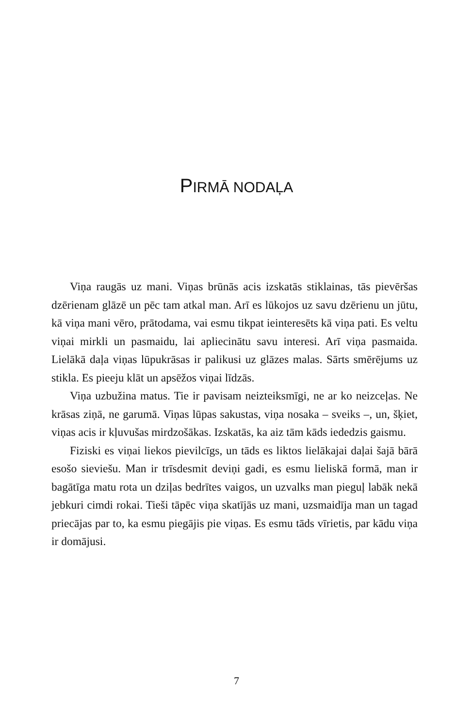PIRMĀ NODAĻA
Viņa raugās uz mani. Viņas brūnās acis izskatās stiklainas, tās pievēršas dzērienam glāzē un pēc tam atkal man. Arī es lūkojos uz savu dzērienu un jūtu, kā viņa mani vēro, prātodama, vai esmu tikpat ieinteresēts kā viņa pati. Es veltu viņai mirkli un pasmaidu, lai apliecinātu savu interesi. Arī viņa pasmaida. Lielākā daļa viņas lūpukrāsas ir palikusi uz glāzes malas. Sārts smērējums uz stikla. Es pieeju klāt un apsēžos viņai līdzās.
Viņa uzbužina matus. Tie ir pavisam neizteiksmīgi, ne ar ko neizceļas. Ne krāsas ziņā, ne garumā. Viņas lūpas sakustas, viņa nosaka – sveiks –, un, šķiet, viņas acis ir kļuvušas mirdzošākas. Izskatās, ka aiz tām kāds iededzis gaismu.
Fiziski es viņai liekos pievilcīgs, un tāds es liktos lielākajai daļai šajā bārā esošo sieviešu. Man ir trīsdesmit deviņi gadi, es esmu lieliskā formā, man ir bagātīga matu rota un dziļas bedrītes vaigos, un uzvalks man pieguļ labāk nekā jebkuri cimdi rokai. Tieši tāpēc viņa skatījās uz mani, uzsmaidīja man un tagad priecājas par to, ka esmu piegājis pie viņas. Es esmu tāds vīrietis, par kādu viņa ir domājusi.
7